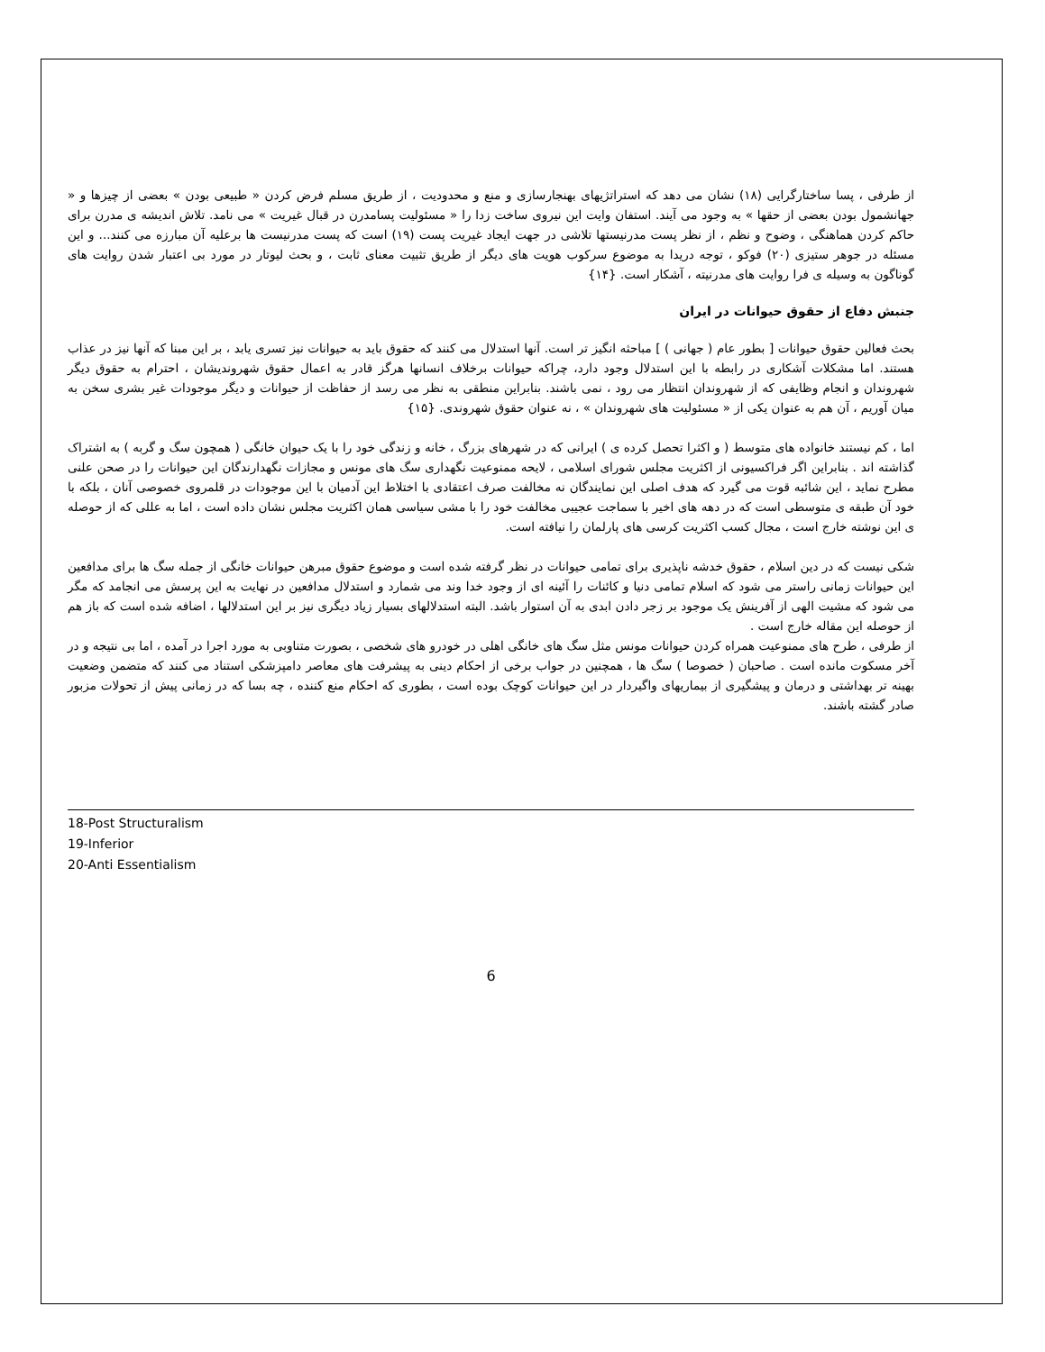از طرفی ، پسا ساختارگرایی (۱۸) نشان می دهد که استراتژیهای بهنجارسازی و منع و محدودیت ، از طریق مسلم فرض کردن « طبیعی بودن » بعضی از چیزها و « جهانشمول بودن بعضی از حقها » به وجود می آیند. استفان وایت این نیروی ساخت زدا را « مسئولیت پسامدرن در قبال غیریت » می نامد. تلاش اندیشه ی مدرن برای حاکم کردن هماهنگی ، وضوح و نظم ، از نظر پست مدرنیستها تلاشی در جهت ایجاد غیریت پست (۱۹) است که پست مدرنیست ها برعلیه آن مبارزه می کنند... و این مسئله در جوهر ستیزی (۲۰) فوکو ، توجه دریدا به موضوع سرکوب هویت های دیگر از طریق تثبیت معنای ثابت ، و بحث لیوتار در مورد بی اعتبار شدن روایت های گوناگون به وسیله ی فرا روایت های مدرنیته ، آشکار است. {۱۴}
جنبش دفاع از حقوق حیوانات در ایران
بحث فعالین حقوق حیوانات [ بطور عام ( جهانی ) ] مباحثه انگیز تر است. آنها استدلال می کنند که حقوق باید به حیوانات نیز تسری یابد ، بر این مبنا که آنها نیز در عذاب هستند. اما مشکلات آشکاری در رابطه با این استدلال وجود دارد، چراکه حیوانات برخلاف انسانها هرگز قادر به اعمال حقوق شهروندیشان ، احترام به حقوق دیگر شهروندان و انجام وظایفی که از شهروندان انتظار می رود ، نمی باشند. بنابراین منطقی به نظر می رسد از حفاظت از حیوانات و دیگر موجودات غیر بشری سخن به میان آوریم ، آن هم به عنوان یکی از « مسئولیت های شهروندان » ، نه عنوان حقوق شهروندی. {۱۵}
اما ، کم نیستند خانواده های متوسط ( و اکثرا تحصل کرده ی ) ایرانی که در شهرهای بزرگ ، خانه و زندگی خود را با یک حیوان خانگی ( همچون سگ و گربه ) به اشتراک گذاشته اند . بنابراین اگر فراکسیونی از اکثریت مجلس شورای اسلامی ، لایحه ممنوعیت نگهداری سگ های مونس و مجازات نگهدارندگان این حیوانات را در صحن علنی مطرح نماید ، این شائبه قوت می گیرد که هدف اصلی این نمایندگان نه مخالفت صرف اعتقادی با اختلاط این آدمیان با این موجودات در قلمروی خصوصی آنان ، بلکه با خود آن طبقه ی متوسطی است که در دهه های اخیر با سماجت عجیبی مخالفت خود را با مشی سیاسی همان اکثریت مجلس نشان داده است ، اما به عللی که از حوصله ی این نوشته خارج است ، مجال کسب اکثریت کرسی های پارلمان را نیافته است.
شکی نیست که در دین اسلام ، حقوق خدشه ناپذیری برای تمامی حیوانات در نظر گرفته شده است و موضوع حقوق مبرهن حیوانات خانگی از جمله سگ ها برای مدافعین این حیوانات زمانی راستر می شود که اسلام تمامی دنیا و کائنات را آئینه ای از وجود خدا وند می شمارد و استدلال مدافعین در نهایت به این پرسش می انجامد که مگر می شود که مشیت الهی از آفرینش یک موجود بر زجر دادن ابدی به آن استوار باشد. البته استدلالهای بسیار زیاد دیگری نیز بر این استدلالها ، اضافه شده است که باز هم از حوصله این مقاله خارج است .
از طرفی ، طرح های ممنوعیت همراه کردن حیوانات مونس مثل سگ های خانگی اهلی در خودرو های شخصی ، بصورت متناوبی به مورد اجرا در آمده ، اما بی نتیجه و در آخر مسکوت مانده است . صاحبان ( خصوصا ) سگ ها ، همچنین در جواب برخی از احکام دینی به پیشرفت های معاصر دامپزشکی استناد می کنند که متضمن وضعیت بهینه تر بهداشتی و درمان و پیشگیری از بیماریهای واگیردار در این حیوانات کوچک بوده است ، بطوری که احکام منع کننده ، چه بسا که در زمانی پیش از تحولات مزبور صادر گشته باشند.
18-Post Structuralism
19-Inferior
20-Anti Essentialism
6